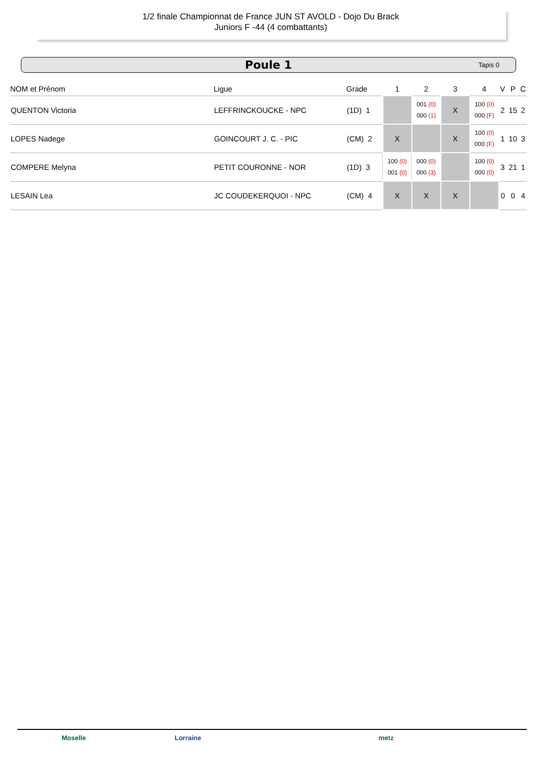1/2 finale Championnat de France JUN ST AVOLD - Dojo Du Brack
Juniors F -44 (4 combattants)
Poule 1
Tapis 0
| NOM et Prénom | Ligue | Grade | 1 | 2 | 3 | 4 | V | P | C |
| --- | --- | --- | --- | --- | --- | --- | --- | --- | --- |
| QUENTON Victoria | LEFFRINCKOUCKE - NPC | (1D) 1 | | 001 (0) 000 (1) | X | 100 (0) 000 (F) | 2 | 15 | 2 |
| LOPES Nadege | GOINCOURT J. C. - PIC | (CM) 2 | X | | X | 100 (0) 000 (F) | 1 | 10 | 3 |
| COMPERE Melyna | PETIT COURONNE - NOR | (1D) 3 | 100 (0) 001 (0) | 000 (0) 000 (3) | | 100 (0) 000 (0) | 3 | 21 | 1 |
| LESAIN Lea | JC COUDEKERQUOI - NPC | (CM) 4 | X | X | X | | 0 | 0 | 4 |
Moselle Lorraine metz